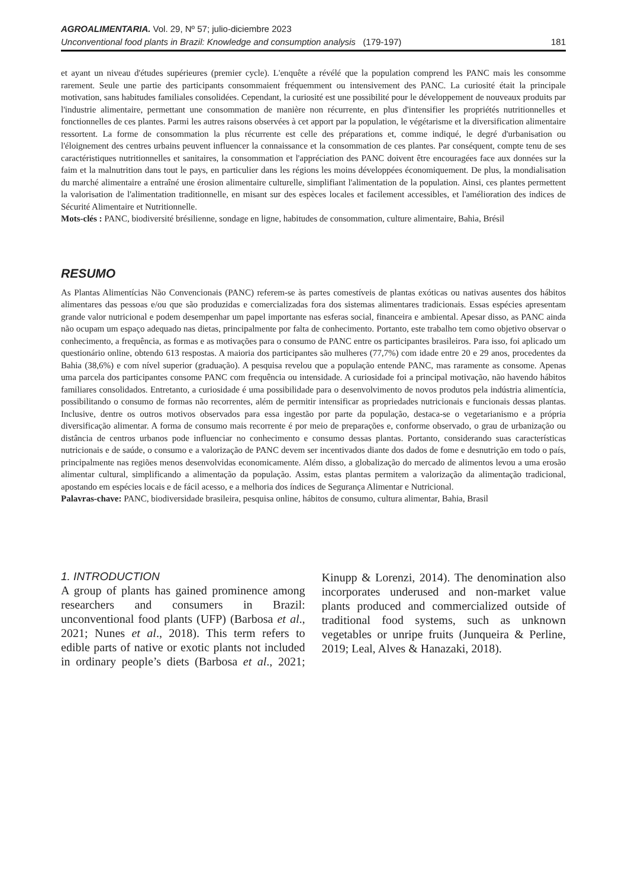AGROALIMENTARIA. Vol. 29, Nº 57; julio-diciembre 2023
Unconventional food plants in Brazil: Knowledge and consumption analysis (179-197) 181
et ayant un niveau d'études supérieures (premier cycle). L'enquête a révélé que la population comprend les PANC mais les consomme rarement. Seule une partie des participants consommaient fréquemment ou intensivement des PANC. La curiosité était la principale motivation, sans habitudes familiales consolidées. Cependant, la curiosité est une possibilité pour le développement de nouveaux produits par l'industrie alimentaire, permettant une consommation de manière non récurrente, en plus d'intensifier les propriétés nutritionnelles et fonctionnelles de ces plantes. Parmi les autres raisons observées à cet apport par la population, le végétarisme et la diversification alimentaire ressortent. La forme de consommation la plus récurrente est celle des préparations et, comme indiqué, le degré d'urbanisation ou l'éloignement des centres urbains peuvent influencer la connaissance et la consommation de ces plantes. Par conséquent, compte tenu de ses caractéristiques nutritionnelles et sanitaires, la consommation et l'appréciation des PANC doivent être encouragées face aux données sur la faim et la malnutrition dans tout le pays, en particulier dans les régions les moins développées économiquement. De plus, la mondialisation du marché alimentaire a entraîné une érosion alimentaire culturelle, simplifiant l'alimentation de la population. Ainsi, ces plantes permettent la valorisation de l'alimentation traditionnelle, en misant sur des espèces locales et facilement accessibles, et l'amélioration des indices de Sécurité Alimentaire et Nutritionnelle.
Mots-clés : PANC, biodiversité brésilienne, sondage en ligne, habitudes de consommation, culture alimentaire, Bahia, Brésil
RESUMO
As Plantas Alimentícias Não Convencionais (PANC) referem-se às partes comestíveis de plantas exóticas ou nativas ausentes dos hábitos alimentares das pessoas e/ou que são produzidas e comercializadas fora dos sistemas alimentares tradicionais. Essas espécies apresentam grande valor nutricional e podem desempenhar um papel importante nas esferas social, financeira e ambiental. Apesar disso, as PANC ainda não ocupam um espaço adequado nas dietas, principalmente por falta de conhecimento. Portanto, este trabalho tem como objetivo observar o conhecimento, a frequência, as formas e as motivações para o consumo de PANC entre os participantes brasileiros. Para isso, foi aplicado um questionário online, obtendo 613 respostas. A maioria dos participantes são mulheres (77,7%) com idade entre 20 e 29 anos, procedentes da Bahia (38,6%) e com nível superior (graduação). A pesquisa revelou que a população entende PANC, mas raramente as consome. Apenas uma parcela dos participantes consome PANC com frequência ou intensidade. A curiosidade foi a principal motivação, não havendo hábitos familiares consolidados. Entretanto, a curiosidade é uma possibilidade para o desenvolvimento de novos produtos pela indústria alimentícia, possibilitando o consumo de formas não recorrentes, além de permitir intensificar as propriedades nutricionais e funcionais dessas plantas. Inclusive, dentre os outros motivos observados para essa ingestão por parte da população, destaca-se o vegetarianismo e a própria diversificação alimentar. A forma de consumo mais recorrente é por meio de preparações e, conforme observado, o grau de urbanização ou distância de centros urbanos pode influenciar no conhecimento e consumo dessas plantas. Portanto, considerando suas características nutricionais e de saúde, o consumo e a valorização de PANC devem ser incentivados diante dos dados de fome e desnutrição em todo o país, principalmente nas regiões menos desenvolvidas economicamente. Além disso, a globalização do mercado de alimentos levou a uma erosão alimentar cultural, simplificando a alimentação da população. Assim, estas plantas permitem a valorização da alimentação tradicional, apostando em espécies locais e de fácil acesso, e a melhoria dos índices de Segurança Alimentar e Nutricional.
Palavras-chave: PANC, biodiversidade brasileira, pesquisa online, hábitos de consumo, cultura alimentar, Bahia, Brasil
1. INTRODUCTION
A group of plants has gained prominence among researchers and consumers in Brazil: unconventional food plants (UFP) (Barbosa et al., 2021; Nunes et al., 2018). This term refers to edible parts of native or exotic plants not included in ordinary people’s diets (Barbosa et al., 2021; Kinupp & Lorenzi, 2014). The denomination also incorporates underused and non-market value plants produced and commercialized outside of traditional food systems, such as unknown vegetables or unripe fruits (Junqueira & Perline, 2019; Leal, Alves & Hanazaki, 2018).